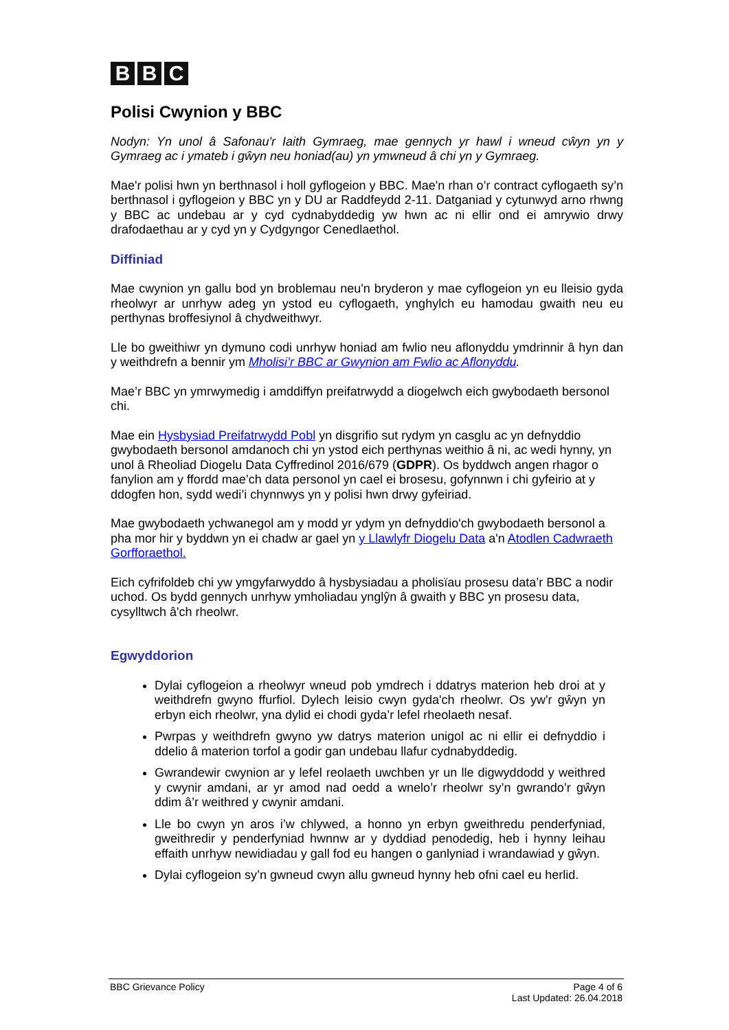B B C
Polisi Cwynion y BBC
Nodyn: Yn unol â Safonau'r Iaith Gymraeg, mae gennych yr hawl i wneud cŵyn yn y Gymraeg ac i ymateb i gŵyn neu honiad(au) yn ymwneud â chi yn y Gymraeg.
Mae'r polisi hwn yn berthnasol i holl gyflogeion y BBC. Mae'n rhan o’r contract cyflogaeth sy’n berthnasol i gyflogeion y BBC yn y DU ar Raddfeydd 2-11. Datganiad y cytunwyd arno rhwng y BBC ac undebau ar y cyd cydnabyddedig yw hwn ac ni ellir ond ei amrywio drwy drafodaethau ar y cyd yn y Cydgyngor Cenedlaethol.
Diffiniad
Mae cwynion yn gallu bod yn broblemau neu'n bryderon y mae cyflogeion yn eu lleisio gyda rheolwyr ar unrhyw adeg yn ystod eu cyflogaeth, ynghylch eu hamodau gwaith neu eu perthynas broffesiynol â chydweithwyr.
Lle bo gweithiwr yn dymuno codi unrhyw honiad am fwlio neu aflonyddu ymdrinnir â hyn dan y weithdrefn a bennir ym Mholisi’r BBC ar Gwynion am Fwlio ac Aflonyddu.
Mae’r BBC yn ymrwymedig i amddiffyn preifatrwydd a diogelwch eich gwybodaeth bersonol chi.
Mae ein Hysbysiad Preifatrwydd Pobl yn disgrifio sut rydym yn casglu ac yn defnyddio gwybodaeth bersonol amdanoch chi yn ystod eich perthynas weithio â ni, ac wedi hynny, yn unol â Rheoliad Diogelu Data Cyffredinol 2016/679 (GDPR). Os byddwch angen rhagor o fanylion am y ffordd mae’ch data personol yn cael ei brosesu, gofynnwn i chi gyfeirio at y ddogfen hon, sydd wedi’i chynnwys yn y polisi hwn drwy gyfeiriad.
Mae gwybodaeth ychwanegol am y modd yr ydym yn defnyddio'ch gwybodaeth bersonol a pha mor hir y byddwn yn ei chadw ar gael yn y Llawlyfr Diogelu Data a'n Atodlen Cadwraeth Gorfforaethol.
Eich cyfrifoldeb chi yw ymgyfarwyddo â hysbysiadau a pholisïau prosesu data’r BBC a nodir uchod. Os bydd gennych unrhyw ymholiadau ynglŷn â gwaith y BBC yn prosesu data, cysylltwch â'ch rheolwr.
Egwyddorion
Dylai cyflogeion a rheolwyr wneud pob ymdrech i ddatrys materion heb droi at y weithdrefn gwyno ffurfiol. Dylech leisio cwyn gyda'ch rheolwr. Os yw'r gŵyn yn erbyn eich rheolwr, yna dylid ei chodi gyda’r lefel rheolaeth nesaf.
Pwrpas y weithdrefn gwyno yw datrys materion unigol ac ni ellir ei defnyddio i ddelio â materion torfol a godir gan undebau llafur cydnabyddedig.
Gwrandewir cwynion ar y lefel reolaeth uwchben yr un lle digwyddodd y weithred y cwynir amdani, ar yr amod nad oedd a wnelo’r rheolwr sy’n gwrando’r gŵyn ddim â’r weithred y cwynir amdani.
Lle bo cwyn yn aros i’w chlywed, a honno yn erbyn gweithredu penderfyniad, gweithredir y penderfyniad hwnnw ar y dyddiad penodedig, heb i hynny leihau effaith unrhyw newidiadau y gall fod eu hangen o ganlyniad i wrandawiad y gŵyn.
Dylai cyflogeion sy’n gwneud cwyn allu gwneud hynny heb ofni cael eu herlid.
BBC Grievance Policy Page 4 of 6
Last Updated: 26.04.2018